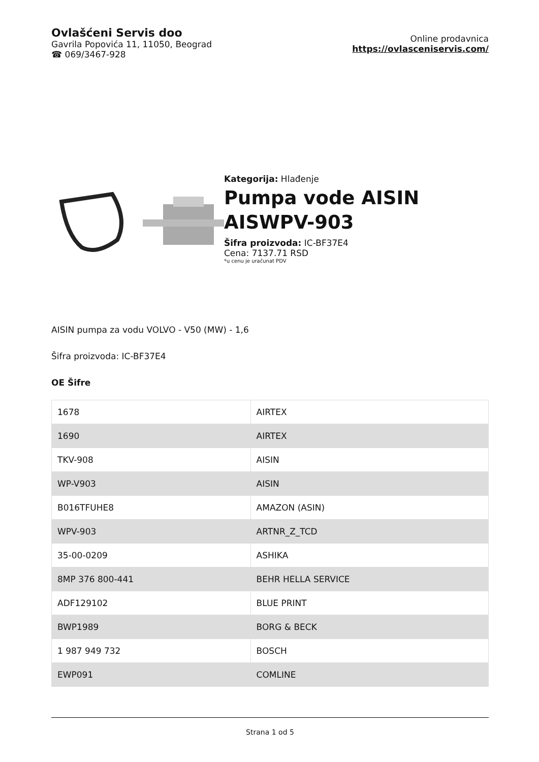Ovlašćeni Servis doo
Gavrila Popovića 11, 11050, Beograd
☎ 069/3467-928
Online prodavnica
https://ovlasceniservis.com/
Kategorija: Hlađenje
Pumpa vode AISIN AISWPV-903
Šifra proizvoda: IC-BF37E4
Cena: 7137.71 RSD
*u cenu je uračunat PDV
AISIN pumpa za vodu VOLVO - V50 (MW) - 1,6
Šifra proizvoda: IC-BF37E4
OE Šifre
| 1678 | AIRTEX |
| 1690 | AIRTEX |
| TKV-908 | AISIN |
| WP-V903 | AISIN |
| B016TFUHE8 | AMAZON (ASIN) |
| WPV-903 | ARTNR_Z_TCD |
| 35-00-0209 | ASHIKA |
| 8MP 376 800-441 | BEHR HELLA SERVICE |
| ADF129102 | BLUE PRINT |
| BWP1989 | BORG & BECK |
| 1 987 949 732 | BOSCH |
| EWP091 | COMLINE |
Strana 1 od 5